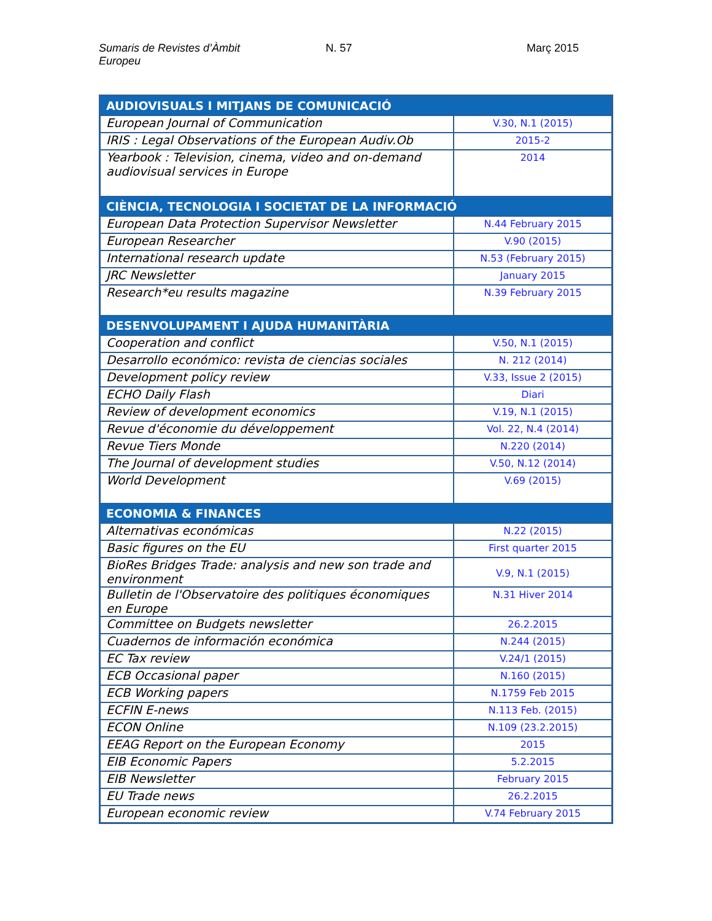Sumaris de Revistes d’Àmbit Europeu
N. 57 Març 2015
| AUDIOVISUALS I MITJANS DE COMUNICACIÓ | |
| --- | --- |
| European Journal of Communication | V.30, N.1 (2015) |
| IRIS : Legal Observations of the European Audiv.Ob | 2015-2 |
| Yearbook : Television, cinema, video and on-demand audiovisual services in Europe | 2014 |
| CIÈNCIA, TECNOLOGIA I SOCIETAT DE LA INFORMACIÓ | |
| European Data Protection Supervisor Newsletter | N.44 February 2015 |
| European Researcher | V.90 (2015) |
| International research update | N.53 (February 2015) |
| JRC Newsletter | January 2015 |
| Research*eu results magazine | N.39 February 2015 |
| DESENVOLUPAMENT I AJUDA HUMANITÀRIA | |
| Cooperation and conflict | V.50, N.1 (2015) |
| Desarrollo económico: revista de ciencias sociales | N. 212 (2014) |
| Development policy review | V.33, Issue 2 (2015) |
| ECHO Daily Flash | Diari |
| Review of development economics | V.19, N.1 (2015) |
| Revue d'économie du développement | Vol. 22, N.4 (2014) |
| Revue Tiers Monde | N.220 (2014) |
| The Journal of development studies | V.50, N.12 (2014) |
| World Development | V.69 (2015) |
| ECONOMIA & FINANCES | |
| Alternativas económicas | N.22 (2015) |
| Basic figures on the EU | First quarter 2015 |
| BioRes Bridges Trade: analysis and new son trade and environment | V.9, N.1 (2015) |
| Bulletin de l'Observatoire des politiques économiques en Europe | N.31 Hiver 2014 |
| Committee on Budgets newsletter | 26.2.2015 |
| Cuadernos de información económica | N.244 (2015) |
| EC Tax review | V.24/1 (2015) |
| ECB Occasional paper | N.160 (2015) |
| ECB Working papers | N.1759 Feb 2015 |
| ECFIN E-news | N.113 Feb. (2015) |
| ECON Online | N.109 (23.2.2015) |
| EEAG Report on the European Economy | 2015 |
| EIB Economic Papers | 5.2.2015 |
| EIB Newsletter | February 2015 |
| EU Trade news | 26.2.2015 |
| European economic review | V.74 February 2015 |